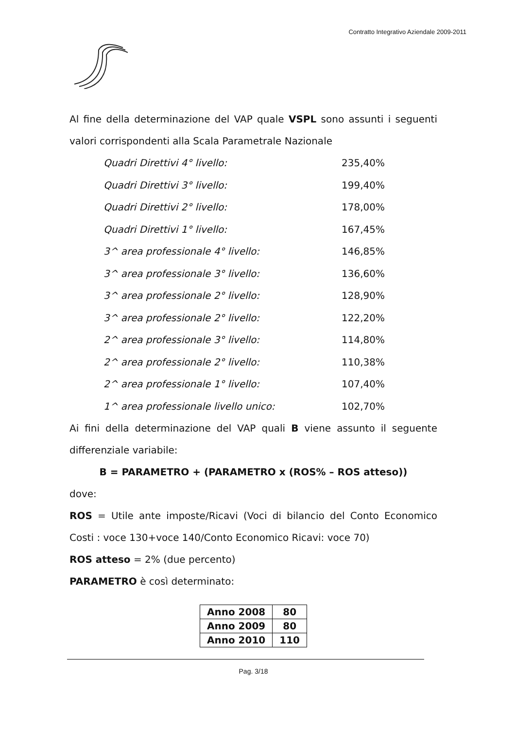Contratto Integrativo Aziendale 2009-2011
Al fine della determinazione del VAP quale VSPL sono assunti i seguenti valori corrispondenti alla Scala Parametrale Nazionale
Quadri Direttivi 4° livello: 235,40%
Quadri Direttivi 3° livello: 199,40%
Quadri Direttivi 2° livello: 178,00%
Quadri Direttivi 1° livello: 167,45%
3^ area professionale 4° livello: 146,85%
3^ area professionale 3° livello: 136,60%
3^ area professionale 2° livello: 128,90%
3^ area professionale 2° livello: 122,20%
2^ area professionale 3° livello: 114,80%
2^ area professionale 2° livello: 110,38%
2^ area professionale 1° livello: 107,40%
1^ area professionale livello unico: 102,70%
Ai fini della determinazione del VAP quali B viene assunto il seguente differenziale variabile:
B = PARAMETRO + (PARAMETRO x (ROS% – ROS atteso))
dove:
ROS = Utile ante imposte/Ricavi (Voci di bilancio del Conto Economico Costi : voce 130+voce 140/Conto Economico Ricavi: voce 70)
ROS atteso = 2% (due percento)
PARAMETRO è così determinato:
| Anno 2008 | 80 |
| Anno 2009 | 80 |
| Anno 2010 | 110 |
Pag. 3/18